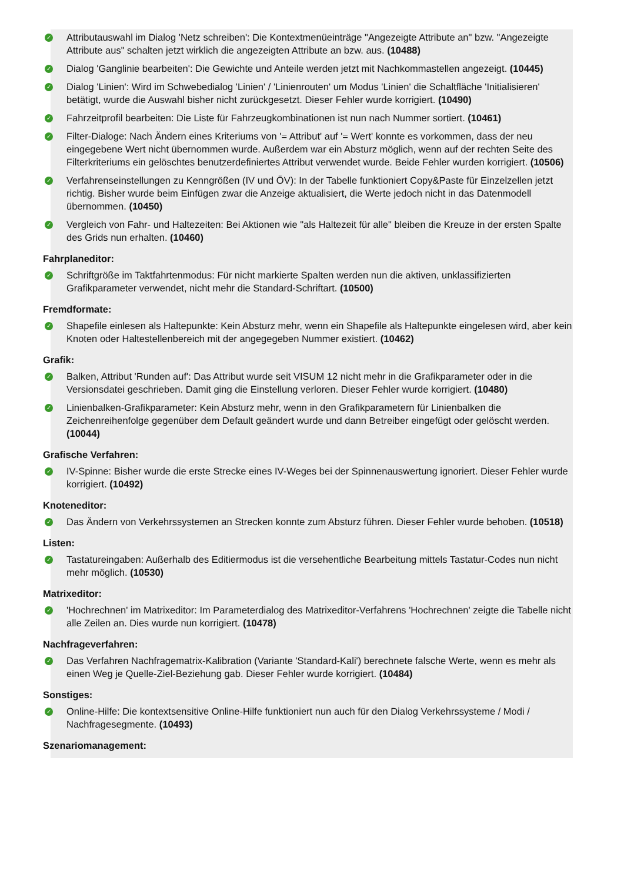✓ Attributauswahl im Dialog 'Netz schreiben': Die Kontextmenüeinträge "Angezeigte Attribute an" bzw. "Angezeigte Attribute aus" schalten jetzt wirklich die angezeigten Attribute an bzw. aus. (10488)
✓ Dialog 'Ganglinie bearbeiten': Die Gewichte und Anteile werden jetzt mit Nachkommastellen angezeigt. (10445)
✓ Dialog 'Linien': Wird im Schwebedialog 'Linien' / 'Linienrouten' um Modus 'Linien' die Schaltfläche 'Initialisieren' betätigt, wurde die Auswahl bisher nicht zurückgesetzt. Dieser Fehler wurde korrigiert. (10490)
✓ Fahrzeitprofil bearbeiten: Die Liste für Fahrzeugkombinationen ist nun nach Nummer sortiert. (10461)
✓ Filter-Dialoge: Nach Ändern eines Kriteriums von '= Attribut' auf '= Wert' konnte es vorkommen, dass der neu eingegebene Wert nicht übernommen wurde. Außerdem war ein Absturz möglich, wenn auf der rechten Seite des Filterkriteriums ein gelöschtes benutzerdefiniertes Attribut verwendet wurde. Beide Fehler wurden korrigiert. (10506)
✓ Verfahrenseinstellungen zu Kenngrößen (IV und ÖV): In der Tabelle funktioniert Copy&Paste für Einzelzellen jetzt richtig. Bisher wurde beim Einfügen zwar die Anzeige aktualisiert, die Werte jedoch nicht in das Datenmodell übernommen. (10450)
✓ Vergleich von Fahr- und Haltezeiten: Bei Aktionen wie "als Haltezeit für alle" bleiben die Kreuze in der ersten Spalte des Grids nun erhalten. (10460)
Fahrplaneditor:
✓ Schriftgröße im Taktfahrtenmodus: Für nicht markierte Spalten werden nun die aktiven, unklassifizierten Grafikparameter verwendet, nicht mehr die Standard-Schriftart. (10500)
Fremdformate:
✓ Shapefile einlesen als Haltepunkte: Kein Absturz mehr, wenn ein Shapefile als Haltepunkte eingelesen wird, aber kein Knoten oder Haltestellenbereich mit der angegegeben Nummer existiert. (10462)
Grafik:
✓ Balken, Attribut 'Runden auf': Das Attribut wurde seit VISUM 12 nicht mehr in die Grafikparameter oder in die Versionsdatei geschrieben. Damit ging die Einstellung verloren. Dieser Fehler wurde korrigiert. (10480)
✓ Linienbalken-Grafikparameter: Kein Absturz mehr, wenn in den Grafikparametern für Linienbalken die Zeichenreihenfolge gegenüber dem Default geändert wurde und dann Betreiber eingefügt oder gelöscht werden. (10044)
Grafische Verfahren:
✓ IV-Spinne: Bisher wurde die erste Strecke eines IV-Weges bei der Spinnenauswertung ignoriert. Dieser Fehler wurde korrigiert. (10492)
Knoteneditor:
✓ Das Ändern von Verkehrssystemen an Strecken konnte zum Absturz führen. Dieser Fehler wurde behoben. (10518)
Listen:
✓ Tastatureingaben: Außerhalb des Editiermodus ist die versehentliche Bearbeitung mittels Tastatur-Codes nun nicht mehr möglich. (10530)
Matrixeditor:
✓ 'Hochrechnen' im Matrixeditor: Im Parameterdialog des Matrixeditor-Verfahrens 'Hochrechnen' zeigte die Tabelle nicht alle Zeilen an. Dies wurde nun korrigiert. (10478)
Nachfrageverfahren:
✓ Das Verfahren Nachfragematrix-Kalibration (Variante 'Standard-Kali') berechnete falsche Werte, wenn es mehr als einen Weg je Quelle-Ziel-Beziehung gab. Dieser Fehler wurde korrigiert. (10484)
Sonstiges:
✓ Online-Hilfe: Die kontextsensitive Online-Hilfe funktioniert nun auch für den Dialog Verkehrssysteme / Modi / Nachfragesegmente. (10493)
Szenariomanagement: